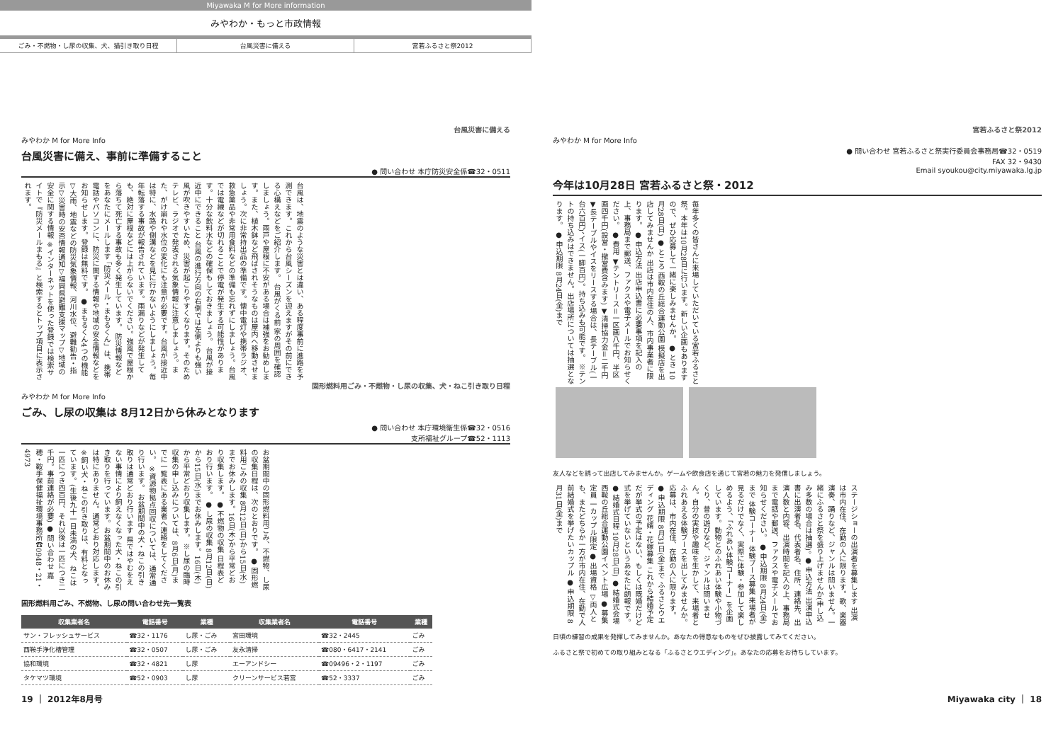Miyawaka M for More information
みやわか・もっと市政情報
ごみ・不燃物・し尿の収集、犬、猫引き取り日程
台風災害に備える 宮若ふるさと祭2012
台風災害に備える
みやわか M for More Info
台風災害に備え、事前に準備すること
● 問い合わせ 本庁防災安全係☎32・0511
台風は、地震のような災害とは違い、ある程度事前に進路を予測できます。これから台風シーズンを迎えますがその前にできる心構えなどをご紹介します。 台風がくる前 家の周囲を確認しましょう。雨戸や屋根に不安がある場合は補強をお勧めします。また、植木鉢など飛ばされそうなものは屋内へ移動させましょう。次に非常持出品の準備です。懐中電灯や携帯ラジオ、救急薬品や非常用食料などの準備も忘れずにしましょう。台風では電線などが切れることで停電が発生する可能性があります。十分な飲料水などの確保もしておきましょう。 台風が接近中にできること 台風の進行方向の右側では左側よりも強い風が吹きやすいため、災害が起こりやすくなります。そのためテレビ、ラジオで発表される気象情報に注意しましょう。また、がけ崩れや水位の変化にも注意が必要です。台風が接近中は特に、水路や側溝などを見に行かないようにしましょう。毎年転落する事故が報告されています。雨漏りなどが発生しても、絶対に屋根などには上がらないでください。強風で屋根から落ちて死亡する事故も多く発生しています。 防災情報などをあなたにメールします 「防災メール・まもるくん」は、携帯電話やパソコンに、防災に関する情報や地域の安全情報などをお知らせします。登録は無料です。 ● まもるくん4つの機能 ▽大雨、地震などの防災気象情報、河川水位、避難勧告・指示▽災害時の安否情報通知▽福岡県避難支援マップ▽地域の安全に関する情報 ※インターネットを使った登録では検索サイトで『防災メールまもる』と検索するとトップ項目に表示されます。
固形燃料用ごみ・不燃物・し尿の収集、犬・ねこ引き取り日程
みやわか M for More Info
ごみ、し尿の収集は 8月12日から休みとなります
● 問い合わせ 本庁環境衛生係☎32・0516
支所福祉グループ☎52・1113
お盆期間中の固形燃料用ごみ、不燃物、し尿の収集日程は、次のとおりです。 ● 固形燃料用ごみの収集 8月12日(日)から15日(水)までお休みします。16日(木)から平常どおり収集します。 ● 不燃物の収集 日程表どおり行います。 ● し尿の収集 8月12日(日)から15日(水)までお休みします。16日(木)から平常どおり収集します。 ※し尿の臨時収集の申し込みについては、8月6日(月)までに一覧表にある業者へ連絡をしてください。 ※資源物拠点回収については、通常通り行います。 お盆期間中の犬・ねこの引き取りは通常どおり行います 県ではやむをえない事情により飼えなくなった犬・ねこの引き取りを行っています。お盆期間中のお休みは特にありません。通常どおり対応します。 ※飼い犬・ねこの引き取りは、有料となっています。(生後九十一日未満の犬、ねこは一匹につき四百円、それ以後は一匹につき二千円。事前連絡が必要) ● 問い合わせ 嘉穂・鞍手保健福祉環境事務所☎0948・21・4973
固形燃料用ごみ、不燃物、し尿の問い合わせ先一覧表
| 収集業者名 | 電話番号 | 業種 | 収集業者名 | 電話番号 | 業種 |
| --- | --- | --- | --- | --- | --- |
| サン・フレッシュサービス | ☎32・1176 | し尿・ごみ | 宮田環境 | ☎32・2445 | ごみ |
| 西鞍手浄化槽管理 | ☎32・0507 | し尿・ごみ | 友永清掃 | ☎080・6417・2141 | ごみ |
| 協和環境 | ☎32・4821 | し尿 | エーアンドシー | ☎09496・2・1197 | ごみ |
| タケマツ環境 | ☎52・0903 | し尿 | クリーンサービス若宮 | ☎52・3337 | ごみ |
宮若ふるさと祭2012
みやわか M for More Info
● 問い合わせ 宮若ふるさと祭実行委員会事務局☎32・0519
FAX 32・9430
Email syoukou@city.miyawaka.lg.jp
今年は10月28日 宮若ふるさと祭・2012
毎年多くの皆さんに来場していただいている宮若ふるさと祭。本年は10月28日に行います。新しい企画もありますので、ぜひ応募して一緒に楽しみませんか。 ● とき 10月28日(日) ● ところ 西鞍の丘総合運動公園 模擬店を出店してみませんか 出店は市内在住の人、市内事業者に限ります。 ● 申込方法 出店申込書に必要事項を記入の上、事務局まで郵送、ファクスや電子メールでお知らせください。 ● 費用 ▼テントリース＝一区画八千円、半区画四千円(設営・撤営費含みます) ▼清掃協力金＝二千円 ▼長テーブルやイスをリースする場合は、長テーブル(一台六百円)、イス(一脚百円)。持ち込みも可能です。 ※テントの持ち込みはできません。出店場所については抽選となります。 ● 申込期限 8月24日(金)まで
友人などを誘って出店してみませんか。ゲームや飲食店を通じて宮若の魅力を発信しましょう。
ステージショーの出演者を募集します 出演は市内在住、在勤の人に限ります。歌、楽器演奏、踊りなど、ジャンルは問いません。一緒にふるさと祭を盛り上げませんか(申し込み多数の場合は抽選)。 ● 申込方法 出演申込書に出演者名、代表者名、住所、連絡先、出演人数と内容、出演時間を記入の上、事務局まで電話や郵送、ファクスや電子メールでお知らせください。 ● 申込期限 8月24日(金)まで 体験コーナー 体験ブース募集 来場者が見るだけでなく、実際に体験・参加して楽しめるよう、「ふれあい体験コーナー」を企画しています。動物とのふれあい体験や小物づくり、昔の遊びなど、ジャンルは問いません。自分の実技や趣味を生かして、来場者とふれあえる体験ブースを出してみませんか。応募は、市内在住、在勤の人に限ります。 ● 申込期限 8月31日(金)まで ふるさとウエディング 花婿・花嫁募集 これから結婚予定だが挙式の予定はない、もしくは既婚だけど式を挙げていないというあなたに朗報です。 ● 結婚式日程 10月28日(日) ● 結婚式会場 西鞍の丘総合運動公園イベント広場 ● 募集定員 一カップル限定 ● 出場資格 ▽両人とも、またどちらか一方が市内在住、在勤で人前結婚式を挙げたいカップル ● 申込期限 8月31日(金)まで
日頃の練習の成果を発揮してみませんか。あなたの得意なものをぜひ披露してみてください。
ふるさと祭で初めての取り組みとなる「ふるさとウエディング」。あなたの応募をお待ちしています。
19 ｜ 2012年8月号 Miyawaka city ｜ 18